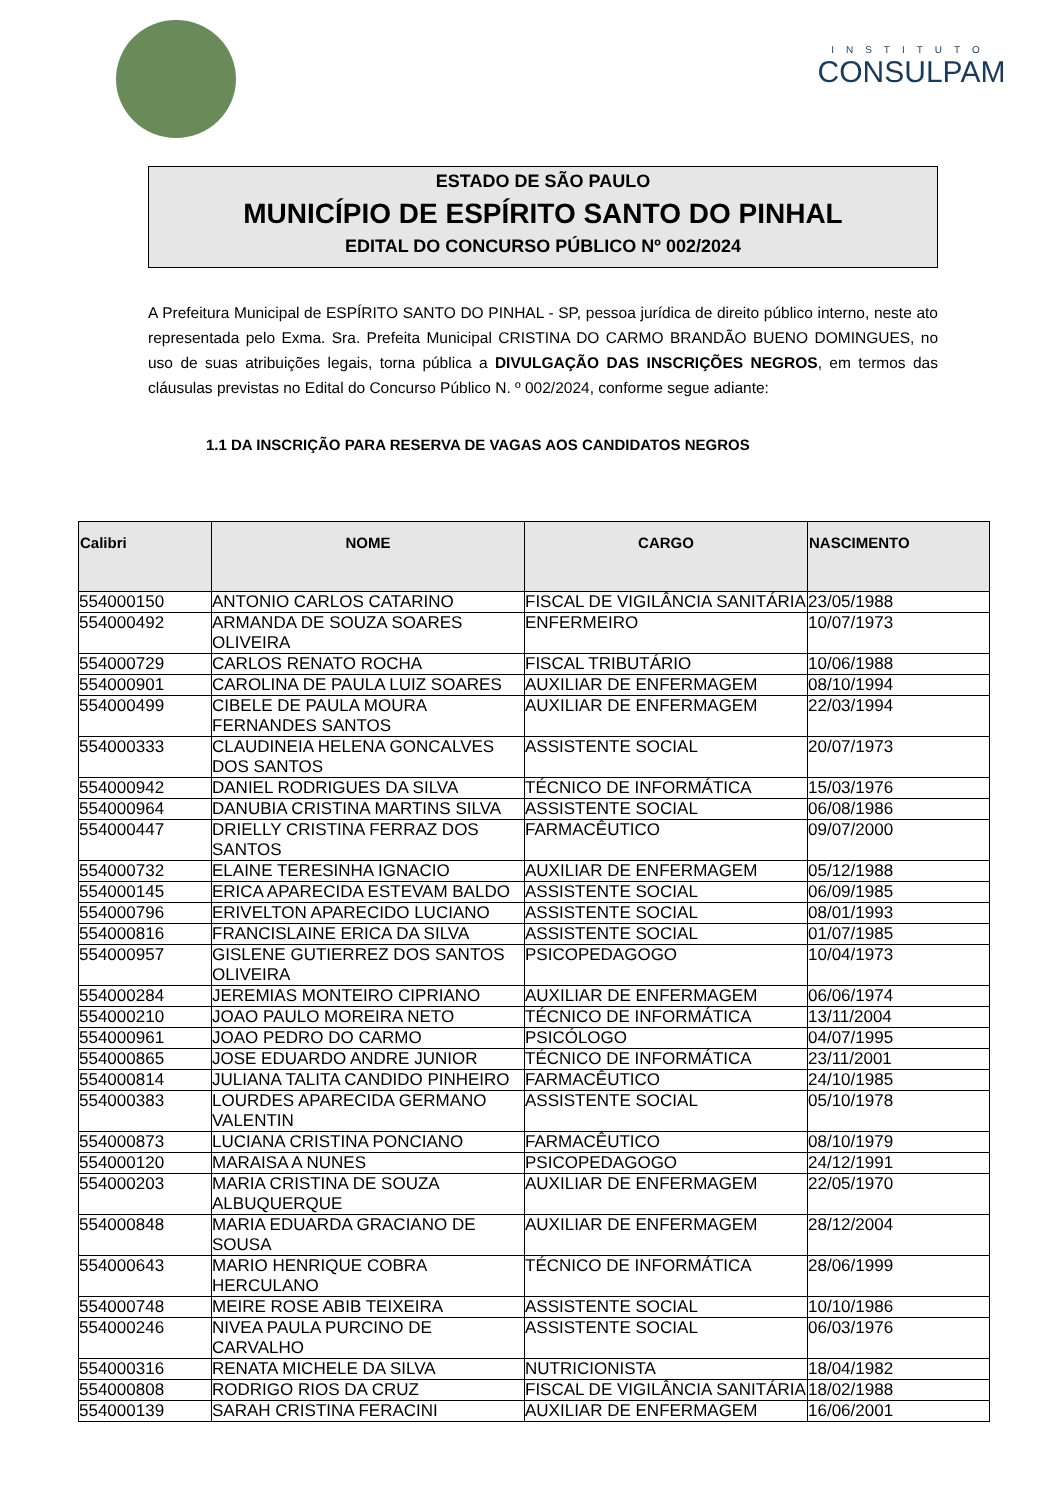INSTITUTO
CONSULPAM
ESTADO DE SÃO PAULO
MUNICÍPIO DE ESPÍRITO SANTO DO PINHAL
EDITAL DO CONCURSO PÚBLICO Nº 002/2024
A Prefeitura Municipal de ESPÍRITO SANTO DO PINHAL - SP, pessoa jurídica de direito público interno, neste ato representada pelo Exma. Sra. Prefeita Municipal CRISTINA DO CARMO BRANDÃO BUENO DOMINGUES, no uso de suas atribuições legais, torna pública a DIVULGAÇÃO DAS INSCRIÇÕES NEGROS, em termos das cláusulas previstas no Edital do Concurso Público N. º 002/2024, conforme segue adiante:
1.1 DA INSCRIÇÃO PARA RESERVA DE VAGAS AOS CANDIDATOS NEGROS
| Calibri | NOME | CARGO | NASCIMENTO |
| --- | --- | --- | --- |
| 554000150 | ANTONIO CARLOS CATARINO | FISCAL DE VIGILÂNCIA SANITÁRIA | 23/05/1988 |
| 554000492 | ARMANDA DE SOUZA SOARES OLIVEIRA | ENFERMEIRO | 10/07/1973 |
| 554000729 | CARLOS RENATO ROCHA | FISCAL TRIBUTÁRIO | 10/06/1988 |
| 554000901 | CAROLINA DE PAULA LUIZ SOARES | AUXILIAR DE ENFERMAGEM | 08/10/1994 |
| 554000499 | CIBELE DE PAULA MOURA FERNANDES SANTOS | AUXILIAR DE ENFERMAGEM | 22/03/1994 |
| 554000333 | CLAUDINEIA HELENA GONCALVES DOS SANTOS | ASSISTENTE SOCIAL | 20/07/1973 |
| 554000942 | DANIEL RODRIGUES DA SILVA | TÉCNICO DE INFORMÁTICA | 15/03/1976 |
| 554000964 | DANUBIA CRISTINA MARTINS SILVA | ASSISTENTE SOCIAL | 06/08/1986 |
| 554000447 | DRIELLY CRISTINA FERRAZ DOS SANTOS | FARMACÊUTICO | 09/07/2000 |
| 554000732 | ELAINE TERESINHA IGNACIO | AUXILIAR DE ENFERMAGEM | 05/12/1988 |
| 554000145 | ERICA APARECIDA ESTEVAM BALDO | ASSISTENTE SOCIAL | 06/09/1985 |
| 554000796 | ERIVELTON APARECIDO LUCIANO | ASSISTENTE SOCIAL | 08/01/1993 |
| 554000816 | FRANCISLAINE ERICA DA SILVA | ASSISTENTE SOCIAL | 01/07/1985 |
| 554000957 | GISLENE GUTIERREZ DOS SANTOS OLIVEIRA | PSICOPEDAGOGO | 10/04/1973 |
| 554000284 | JEREMIAS MONTEIRO CIPRIANO | AUXILIAR DE ENFERMAGEM | 06/06/1974 |
| 554000210 | JOAO PAULO MOREIRA NETO | TÉCNICO DE INFORMÁTICA | 13/11/2004 |
| 554000961 | JOAO PEDRO DO CARMO | PSICÓLOGO | 04/07/1995 |
| 554000865 | JOSE EDUARDO ANDRE JUNIOR | TÉCNICO DE INFORMÁTICA | 23/11/2001 |
| 554000814 | JULIANA TALITA CANDIDO PINHEIRO | FARMACÊUTICO | 24/10/1985 |
| 554000383 | LOURDES APARECIDA GERMANO VALENTIN | ASSISTENTE SOCIAL | 05/10/1978 |
| 554000873 | LUCIANA CRISTINA PONCIANO | FARMACÊUTICO | 08/10/1979 |
| 554000120 | MARAISA A NUNES | PSICOPEDAGOGO | 24/12/1991 |
| 554000203 | MARIA CRISTINA DE SOUZA ALBUQUERQUE | AUXILIAR DE ENFERMAGEM | 22/05/1970 |
| 554000848 | MARIA EDUARDA GRACIANO DE SOUSA | AUXILIAR DE ENFERMAGEM | 28/12/2004 |
| 554000643 | MARIO HENRIQUE COBRA HERCULANO | TÉCNICO DE INFORMÁTICA | 28/06/1999 |
| 554000748 | MEIRE ROSE ABIB TEIXEIRA | ASSISTENTE SOCIAL | 10/10/1986 |
| 554000246 | NIVEA PAULA PURCINO DE CARVALHO | ASSISTENTE SOCIAL | 06/03/1976 |
| 554000316 | RENATA MICHELE DA SILVA | NUTRICIONISTA | 18/04/1982 |
| 554000808 | RODRIGO RIOS DA CRUZ | FISCAL DE VIGILÂNCIA SANITÁRIA | 18/02/1988 |
| 554000139 | SARAH CRISTINA FERACINI | AUXILIAR DE ENFERMAGEM | 16/06/2001 |